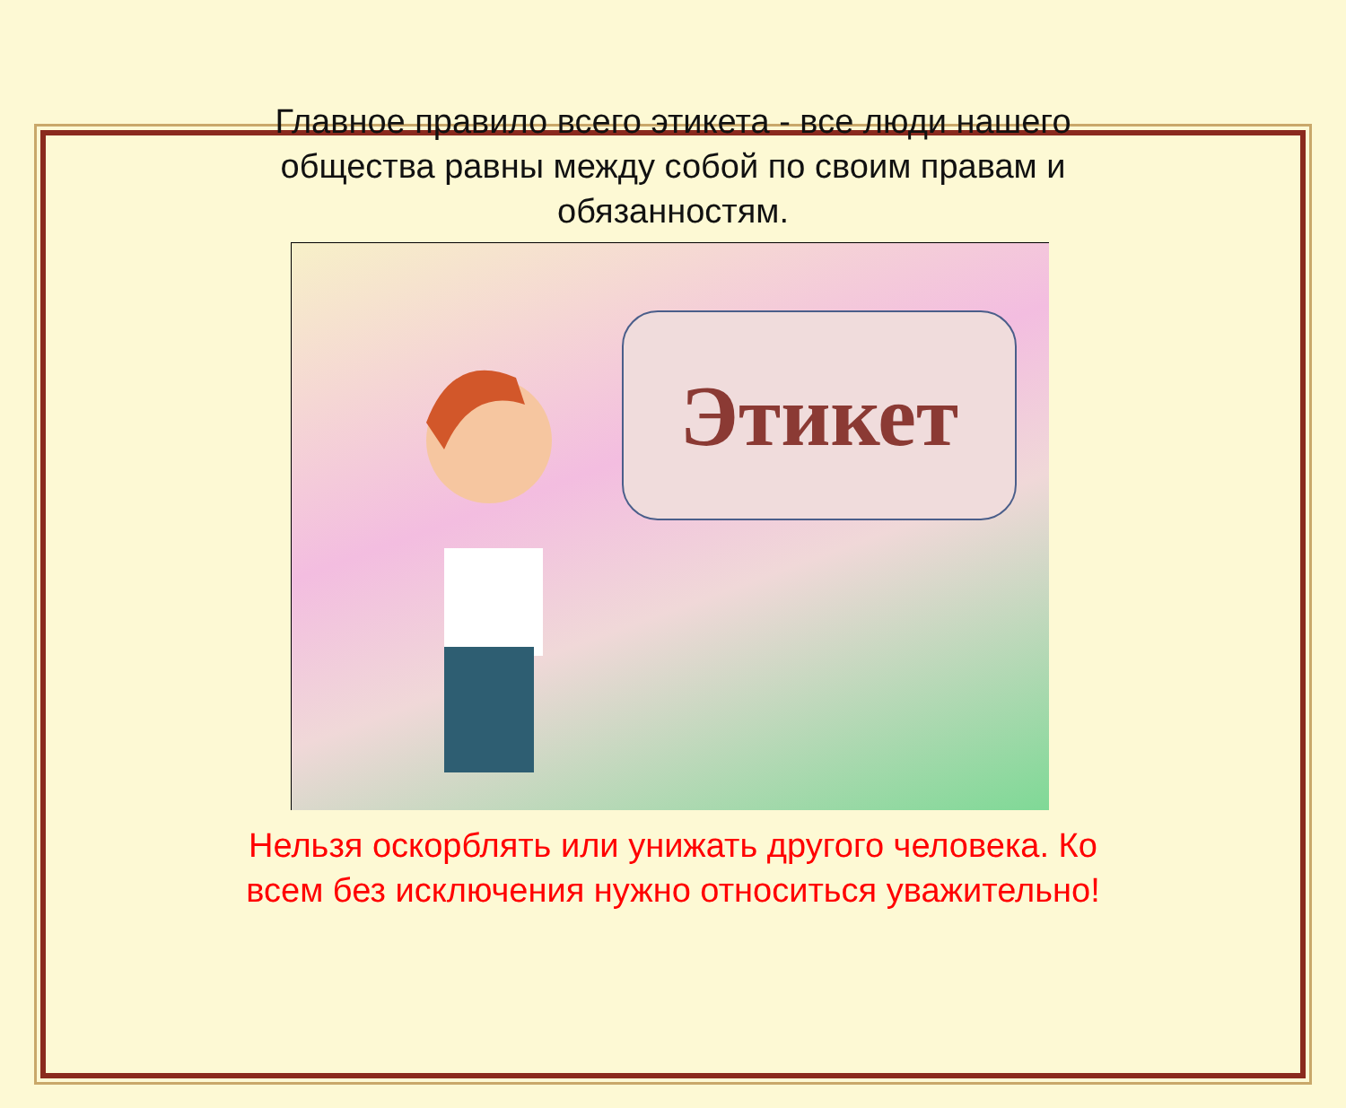Главное правило всего этикета - все люди нашего общества равны между собой по своим правам и обязанностям.
Этикет
Нельзя оскорблять или унижать другого человека. Ко всем без исключения нужно относиться уважительно!